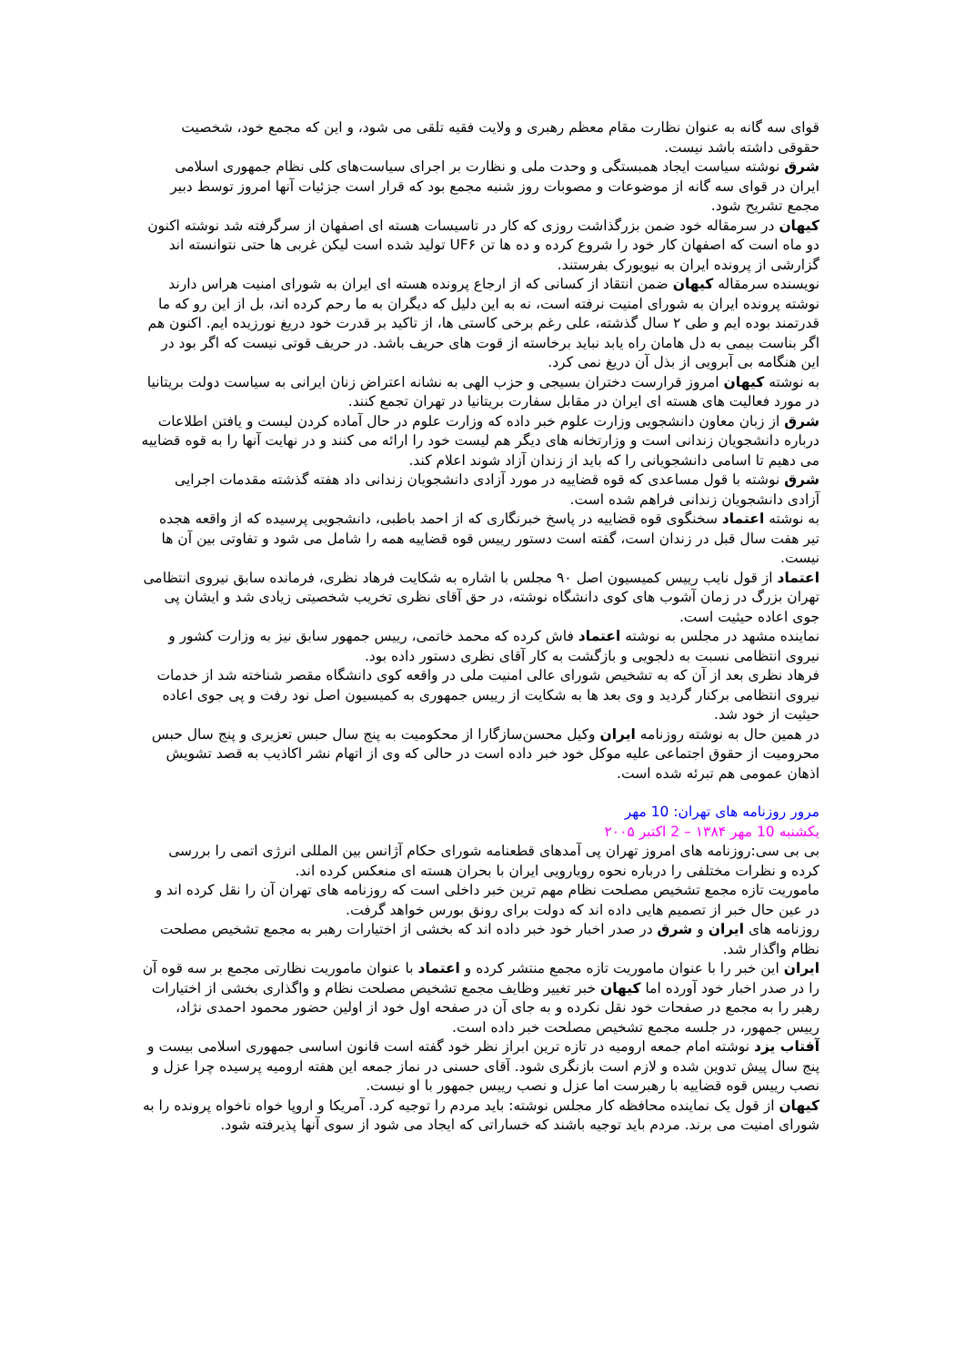قوای سه گانه به عنوان نظارت مقام معظم رهبری و ولایت فقیه تلقی می شود، و این که مجمع خود، شخصیت حقوقی داشته باشد نیست.
شرق نوشته سیاست ایجاد همبستگی و وحدت ملی و نظارت بر اجرای سیاست‌های کلی نظام جمهوری اسلامی ایران در قوای سه گانه از موضوعات و مصوبات روز شنبه مجمع بود که قرار است جزئیات آنها امروز توسط دبیر مجمع تشریح شود.
کیهان در سرمقاله خود ضمن بزرگذاشت روزی که کار در تاسیسات هسته ای اصفهان از سرگرفته شد نوشته اکنون دو ماه است که اصفهان کار خود را شروع کرده و ده ها تن UF۶ تولید شده است لیکن غربی ها حتی نتوانسته اند گزارشی از پرونده ایران به نیویورک بفرستند.
نویسنده سرمقاله کیهان ضمن انتقاد از کسانی که از ارجاع پرونده هسته ای ایران به شورای امنیت هراس دارند نوشته پرونده ایران به شورای امنیت نرفته است، نه به این دلیل که دیگران به ما رحم کرده اند، بل از این رو که ما قدرتمند بوده ایم و طی ۲ سال گذشته، علی رغم برخی کاستی ها، از تاکید بر قدرت خود دریغ نورزیده ایم. اکنون هم اگر بناست بیمی به دل هامان راه یابد نباید برخاسته از قوت های حریف باشد. در حریف قوتی نیست که اگر بود در این هنگامه بی آبرویی از بذل آن دریغ نمی کرد.
به نوشته کیهان امروز قرارست دختران بسیجی و حزب الهی به نشانه اعتراض زنان ایرانی به سیاست دولت بریتانیا در مورد فعالیت های هسته ای ایران در مقابل سفارت بریتانیا در تهران تجمع کنند.
شرق از زبان معاون دانشجویی وزارت علوم خبر داده که وزارت علوم در حال آماده کردن لیست و یافتن اطلاعات درباره دانشجویان زندانی است و وزارتخانه های دیگر هم لیست خود را ارائه می کنند و در نهایت آنها را به قوه قضاییه می دهیم تا اسامی دانشجویانی را که باید از زندان آزاد شوند اعلام کند.
شرق نوشته با قول مساعدی که قوه قضاییه در مورد آزادی دانشجویان زندانی داد هفته گذشته مقدمات اجرایی آزادی دانشجویان زندانی فراهم شده است.
به نوشته اعتماد سخنگوی قوه قضاییه در پاسخ خبرنگاری که از احمد باطبی، دانشجویی پرسیده که از واقعه هجده تیر هفت سال قبل در زندان است، گفته است دستور رییس قوه قضاییه همه را شامل می شود و تفاوتی بین آن ها نیست.
اعتماد از قول نایب رییس کمیسیون اصل ۹۰ مجلس با اشاره به شکایت فرهاد نظری، فرمانده سابق نیروی انتظامی تهران بزرگ در زمان آشوب های کوی دانشگاه نوشته، در حق آقای نظری تخریب شخصیتی زیادی شد و ایشان پی جوی اعاده حیثیت است.
نماینده مشهد در مجلس به نوشته اعتماد فاش کرده که محمد خاتمی، رییس جمهور سابق نیز به وزارت کشور و نیروی انتظامی نسبت به دلجویی و بازگشت به کار آقای نظری دستور داده بود.
فرهاد نظری بعد از آن که به تشخیص شورای عالی امنیت ملی در واقعه کوی دانشگاه مقصر شناخته شد از خدمات نیروی انتظامی برکنار گردید و وی بعد ها به شکایت از رییس جمهوری به کمیسیون اصل نود رفت و پی جوی اعاده حیثیت از خود شد.
در همین حال به نوشته روزنامه ایران وکیل محسن‌سازگارا از محکومیت به پنج سال حبس تعزیری و پنج سال حبس محرومیت از حقوق اجتماعی علیه موکل خود خبر داده است در حالی که وی از اتهام نشر اکاذیب به قصد تشویش اذهان عمومی هم تبرئه شده است.
مرور روزنامه های تهران: 10 مهر
یکشنبه 10 مهر ۱۳۸۴ – 2 اکتبر ۲۰۰۵
بی بی سی:روزنامه های امروز تهران پی آمدهای قطعنامه شورای حکام آژانس بین المللی انرژی اتمی را بررسی کرده و نظرات مختلفی را درباره نحوه رویارویی ایران با بحران هسته ای منعکس کرده اند.
ماموریت تازه مجمع تشخیص مصلحت نظام مهم ترین خبر داخلی است که روزنامه های تهران آن را نقل کرده اند و در عین حال خبر از تصمیم هایی داده اند که دولت برای رونق بورس خواهد گرفت.
روزنامه های ایران و شرق در صدر اخبار خود خبر داده اند که بخشی از اختیارات رهبر به مجمع تشخیص مصلحت نظام واگذار شد.
ایران این خبر را با عنوان ماموریت تازه مجمع منتشر کرده و اعتماد با عنوان ماموریت نظارتی مجمع بر سه قوه آن را در صدر اخبار خود آورده اما کیهان خبر تغییر وظایف مجمع تشخیص مصلحت نظام و واگذاری بخشی از اختیارات رهبر را به مجمع در صفحات خود نقل نکرده و به جای آن در صفحه اول خود از اولین حضور محمود احمدی نژاد، رییس جمهور، در جلسه مجمع تشخیص مصلحت خبر داده است.
آفتاب یزد نوشته امام جمعه ارومیه در تازه ترین ابراز نظر خود گفته است قانون اساسی جمهوری اسلامی بیست و پنج سال پیش تدوین شده و لازم است بازنگری شود. آقای حسنی در نماز جمعه این هفته ارومیه پرسیده چرا عزل و نصب رییس قوه قضاییه با رهبرست اما عزل و نصب رییس جمهور با او نیست.
کیهان از قول یک نماینده محافظه کار مجلس نوشته: باید مردم را توجیه کرد. آمریکا و اروپا خواه ناخواه پرونده را به شورای امنیت می برند. مردم باید توجیه باشند که خساراتی که ایجاد می شود از سوی آنها پذیرفته شود.